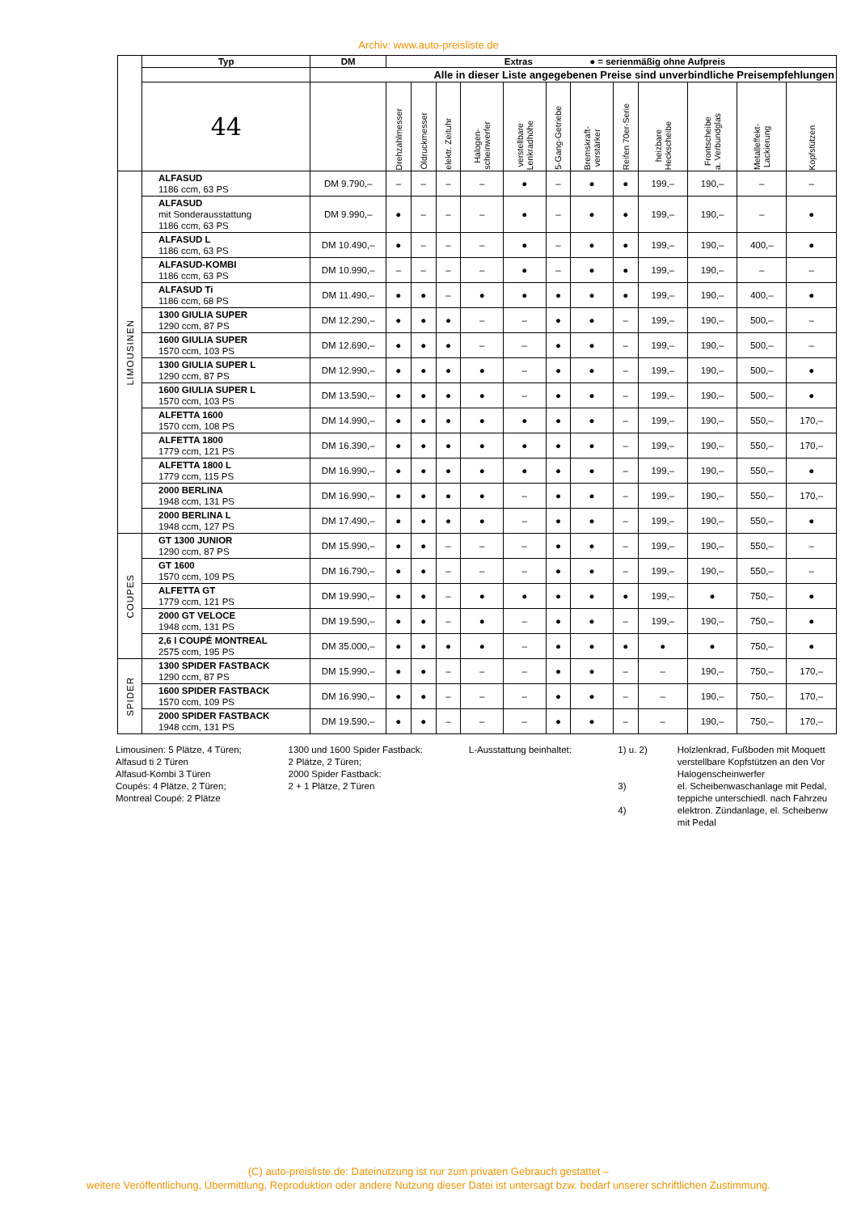Archiv: www.auto-preisliste.de
| | Typ | DM | Extras ● = serienmäßig ohne Aufpreis | | | | | | | | | | | |
| | | Alle in dieser Liste angegebenen Preise sind unverbindliche Preisempfehlungen | | | | | | | | | | | | |
| | 44 | | Drehzahlmesser | Öldruckmesser | elektr. Zeituhr | Halogen- scheinwerfer | verstellbare Lenkradhöhe | 5-Gang-Getriebe | Bremskraft- verstärker | Reifen 70er-Serie | heizbare Heckscheibe | Frontscheibe a. Verbundglas | Metalleffekt- Lackierung | Kopfstützen |
| LIMOUSINEN | ALFASUD 1186 ccm, 63 PS | DM 9.790,– | – | – | – | – | ● | – | ● | ● | 199,– | 190,– | – | – |
| | ALFASUD mit Sonderausstattung 1186 ccm, 63 PS | DM 9.990,– | ● | – | – | – | ● | – | ● | ● | 199,– | 190,– | – | ● |
| | ALFASUD L 1186 ccm, 63 PS | DM 10.490,– | ● | – | – | – | ● | – | ● | ● | 199,– | 190,– | 400,– | ● |
| | ALFASUD-KOMBI 1186 ccm, 63 PS | DM 10.990,– | – | – | – | – | ● | – | ● | ● | 199,– | 190,– | – | – |
| | ALFASUD Ti 1186 ccm, 68 PS | DM 11.490,– | ● | ● | – | ● | ● | ● | ● | ● | 199,– | 190,– | 400,– | ● |
| | 1300 GIULIA SUPER 1290 ccm, 87 PS | DM 12.290,– | ● | ● | ● | – | – | ● | ● | – | 199,– | 190,– | 500,– | – |
| | 1600 GIULIA SUPER 1570 ccm, 103 PS | DM 12.690,– | ● | ● | ● | – | – | ● | ● | – | 199,– | 190,– | 500,– | – |
| | 1300 GIULIA SUPER L 1290 ccm, 87 PS | DM 12.990,– | ● | ● | ● | ● | – | ● | ● | – | 199,– | 190,– | 500,– | ● |
| | 1600 GIULIA SUPER L 1570 ccm, 103 PS | DM 13.590,– | ● | ● | ● | ● | – | ● | ● | – | 199,– | 190,– | 500,– | ● |
| | ALFETTA 1600 1570 ccm, 108 PS | DM 14.990,– | ● | ● | ● | ● | ● | ● | ● | – | 199,– | 190,– | 550,– | 170,– |
| | ALFETTA 1800 1779 ccm, 121 PS | DM 16.390,– | ● | ● | ● | ● | ● | ● | ● | – | 199,– | 190,– | 550,– | 170,– |
| | ALFETTA 1800 L 1779 ccm, 115 PS | DM 16.990,– | ● | ● | ● | ● | ● | ● | ● | – | 199,– | 190,– | 550,– | ● |
| | 2000 BERLINA 1948 ccm, 131 PS | DM 16.990,– | ● | ● | ● | ● | – | ● | ● | – | 199,– | 190,– | 550,– | 170,– |
| | 2000 BERLINA L 1948 ccm, 127 PS | DM 17.490,– | ● | ● | ● | ● | – | ● | ● | – | 199,– | 190,– | 550,– | ● |
| COUPES | GT 1300 JUNIOR 1290 ccm, 87 PS | DM 15.990,– | ● | ● | – | – | – | ● | ● | – | 199,– | 190,– | 550,– | – |
| | GT 1600 1570 ccm, 109 PS | DM 16.790,– | ● | ● | – | – | – | ● | ● | – | 199,– | 190,– | 550,– | – |
| | ALFETTA GT 1779 ccm, 121 PS | DM 19.990,– | ● | ● | – | ● | ● | ● | ● | ● | 199,– | ● | 750,– | ● |
| | 2000 GT VELOCE 1948 ccm, 131 PS | DM 19.590,– | ● | ● | – | ● | – | ● | ● | – | 199,– | 190,– | 750,– | ● |
| | 2,6 l COUPÉ MONTREAL 2575 ccm, 195 PS | DM 35.000,– | ● | ● | ● | ● | – | ● | ● | ● | ● | ● | 750,– | ● |
| SPIDER | 1300 SPIDER FASTBACK 1290 ccm, 87 PS | DM 15.990,– | ● | ● | – | – | – | ● | ● | – | – | 190,– | 750,– | 170,– |
| | 1600 SPIDER FASTBACK 1570 ccm, 109 PS | DM 16.990,– | ● | ● | – | – | – | ● | ● | – | – | 190,– | 750,– | 170,– |
| | 2000 SPIDER FASTBACK 1948 ccm, 131 PS | DM 19.590,– | ● | ● | – | – | – | ● | ● | – | – | 190,– | 750,– | 170,– |
Limousinen: 5 Plätze, 4 Türen;
Alfasud ti 2 Türen
Alfasud-Kombi 3 Türen
Coupés: 4 Plätze, 2 Türen;
Montreal Coupé: 2 Plätze
1300 und 1600 Spider Fastback:
2 Plätze, 2 Türen;
2000 Spider Fastback:
2 + 1 Plätze, 2 Türen
L-Ausstattung beinhaltet:
1) u. 2)
3)
4)
Holzlenkrad, Fußboden mit Moquett
verstellbare Kopfstützen an den Vor
Halogenscheinwerfer
el. Scheibenwaschanlage mit Pedal,
teppiche unterschiedl. nach Fahrzeu
elektron. Zündanlage, el. Scheibenw
mit Pedal
(C) auto-preisliste.de: Dateinutzung ist nur zum privaten Gebrauch gestattet –
weitere Veröffentlichung, Übermittlung, Reproduktion oder andere Nutzung dieser Datei ist untersagt bzw. bedarf unserer schriftlichen Zustimmung.